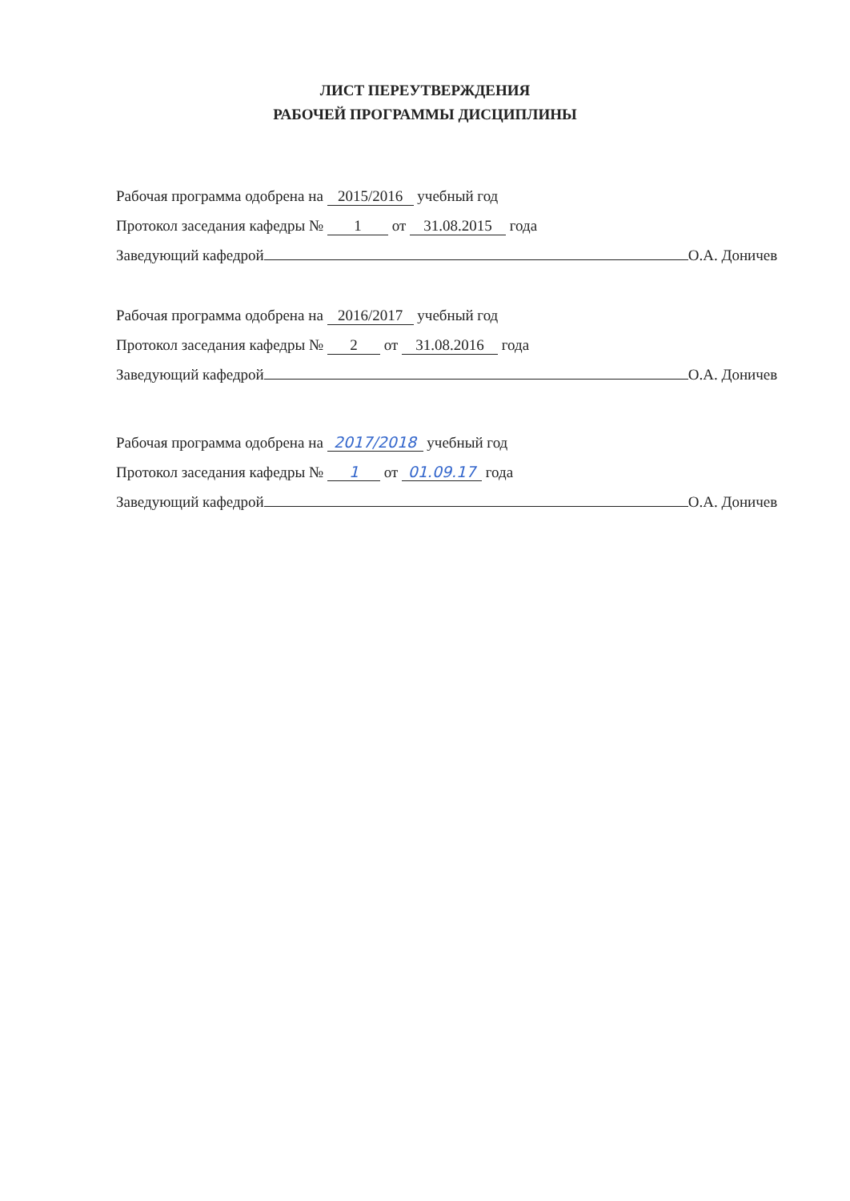ЛИСТ ПЕРЕУТВЕРЖДЕНИЯ
РАБОЧЕЙ ПРОГРАММЫ ДИСЦИПЛИНЫ
Рабочая программа одобрена на 2015/2016 учебный год
Протокол заседания кафедры № 1 от 31.08.2015 года
Заведующий кафедрой О.А. Доничев
Рабочая программа одобрена на 2016/2017 учебный год
Протокол заседания кафедры № 2 от 31.08.2016 года
Заведующий кафедрой О.А. Доничев
Рабочая программа одобрена на 2017/2018 учебный год
Протокол заседания кафедры № 1 от 01.09.17 года
Заведующий кафедрой О.А. Доничев